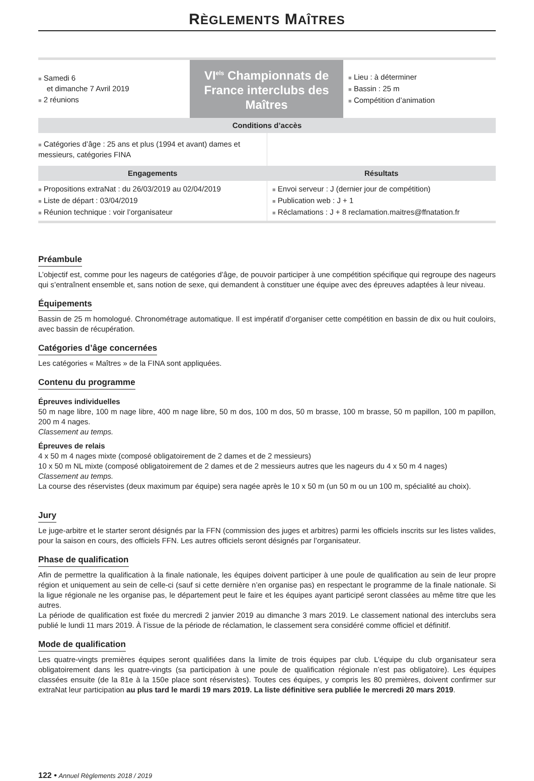RÈGLEMENTS MAÎTRES
| ■ Samedi 6 et dimanche 7 Avril 2019 ■ 2 réunions | VI<sup>els</sup> Championnats de France interclubs des Maîtres | ■ Lieu : à déterminer ■ Bassin : 25 m ■ Compétition d’animation |
| Conditions d’accès | |
| ■ Catégories d’âge : 25 ans et plus (1994 et avant) dames et messieurs, catégories FINA | |
| Engagements | Résultats |
| ■ Propositions extraNat : du 26/03/2019 au 02/04/2019 ■ Liste de départ : 03/04/2019 ■ Réunion technique : voir l’organisateur | ■ Envoi serveur : J (dernier jour de compétition) ■ Publication web : J + 1 ■ Réclamations : J + 8 reclamation.maitres@ffnatation.fr |
Préambule
L’objectif est, comme pour les nageurs de catégories d’âge, de pouvoir participer à une compétition spécifique qui regroupe des nageurs qui s’entraînent ensemble et, sans notion de sexe, qui demandent à constituer une équipe avec des épreuves adaptées à leur niveau.
Équipements
Bassin de 25 m homologué. Chronométrage automatique. Il est impératif d’organiser cette compétition en bassin de dix ou huit couloirs, avec bassin de récupération.
Catégories d’âge concernées
Les catégories « Maîtres » de la FINA sont appliquées.
Contenu du programme
Épreuves individuelles
50 m nage libre, 100 m nage libre, 400 m nage libre, 50 m dos, 100 m dos, 50 m brasse, 100 m brasse, 50 m papillon, 100 m papillon, 200 m 4 nages.
Classement au temps.
Épreuves de relais
4 x 50 m 4 nages mixte (composé obligatoirement de 2 dames et de 2 messieurs)
10 x 50 m NL mixte (composé obligatoirement de 2 dames et de 2 messieurs autres que les nageurs du 4 x 50 m 4 nages)
Classement au temps.
La course des réservistes (deux maximum par équipe) sera nagée après le 10 x 50 m (un 50 m ou un 100 m, spécialité au choix).
Jury
Le juge-arbitre et le starter seront désignés par la FFN (commission des juges et arbitres) parmi les officiels inscrits sur les listes valides, pour la saison en cours, des officiels FFN. Les autres officiels seront désignés par l’organisateur.
Phase de qualification
Afin de permettre la qualification à la finale nationale, les équipes doivent participer à une poule de qualification au sein de leur propre région et uniquement au sein de celle-ci (sauf si cette dernière n’en organise pas) en respectant le programme de la finale nationale. Si la ligue régionale ne les organise pas, le département peut le faire et les équipes ayant participé seront classées au même titre que les autres.
La période de qualification est fixée du mercredi 2 janvier 2019 au dimanche 3 mars 2019. Le classement national des interclubs sera publié le lundi 11 mars 2019. À l’issue de la période de réclamation, le classement sera considéré comme officiel et définitif.
Mode de qualification
Les quatre-vingts premières équipes seront qualifiées dans la limite de trois équipes par club. L’équipe du club organisateur sera obligatoirement dans les quatre-vingts (sa participation à une poule de qualification régionale n’est pas obligatoire). Les équipes classées ensuite (de la 81e à la 150e place sont réservistes). Toutes ces équipes, y compris les 80 premières, doivent confirmer sur extraNat leur participation au plus tard le mardi 19 mars 2019. La liste définitive sera publiée le mercredi 20 mars 2019.
122 • Annuel Règlements 2018 / 2019